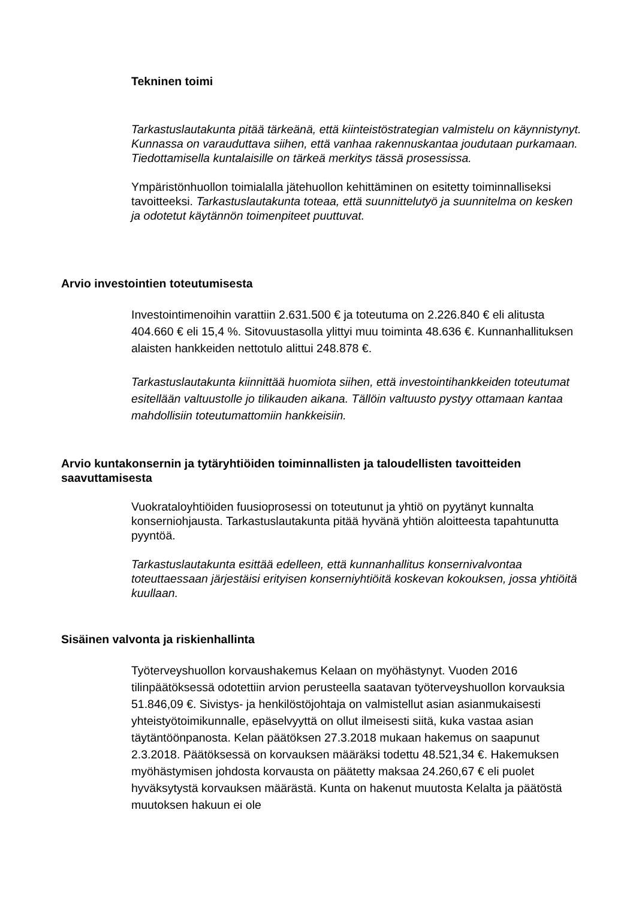Tekninen toimi
Tarkastuslautakunta pitää tärkeänä, että kiinteistöstrategian valmistelu on käynnistynyt. Kunnassa on varauduttava siihen, että vanhaa rakennuskantaa joudutaan purkamaan. Tiedottamisella kuntalaisille on tärkeä merkitys tässä prosessissa.
Ympäristönhuollon toimialalla jätehuollon kehittäminen on esitetty toiminnalliseksi tavoitteeksi. Tarkastuslautakunta toteaa, että suunnittelutyö ja suunnitelma on kesken ja odotetut käytännön toimenpiteet puuttuvat.
Arvio investointien toteutumisesta
Investointimenoihin varattiin 2.631.500 € ja toteutuma on 2.226.840 € eli alitusta 404.660 € eli 15,4 %. Sitovuustasolla ylittyi muu toiminta 48.636 €. Kunnanhallituksen alaisten hankkeiden nettotulo alittui 248.878 €.
Tarkastuslautakunta kiinnittää huomiota siihen, että investointihankkeiden toteutumat esitellään valtuustolle jo tilikauden aikana. Tällöin valtuusto pystyy ottamaan kantaa mahdollisiin toteutumattomiin hankkeisiin.
Arvio kuntakonsernin ja tytäryhtiöiden toiminnallisten ja taloudellisten tavoitteiden saavuttamisesta
Vuokrataloyhtiöiden fuusioprosessi on toteutunut ja yhtiö on pyytänyt kunnalta konserniohjausta. Tarkastuslautakunta pitää hyvänä yhtiön aloitteesta tapahtunutta pyyntöä.
Tarkastuslautakunta esittää edelleen, että kunnanhallitus konsernivalvontaa toteuttaessaan järjestäisi erityisen konserniyhtiöitä koskevan kokouksen, jossa yhtiöitä kuullaan.
Sisäinen valvonta ja riskienhallinta
Työterveyshuollon korvaushakemus Kelaan on myöhästynyt. Vuoden 2016 tilinpäätöksessä odotettiin arvion perusteella saatavan työterveyshuollon korvauksia 51.846,09 €. Sivistys- ja henkilöstöjohtaja on valmistellut asian asianmukaisesti yhteistyötoimikunnalle, epäselvyyttä on ollut ilmeisesti siitä, kuka vastaa asian täytäntöönpanosta. Kelan päätöksen 27.3.2018 mukaan hakemus on saapunut 2.3.2018. Päätöksessä on korvauksen määräksi todettu 48.521,34 €. Hakemuksen myöhästymisen johdosta korvausta on päätetty maksaa 24.260,67 € eli puolet hyväksytystä korvauksen määrästä. Kunta on hakenut muutosta Kelalta ja päätöstä muutoksen hakuun ei ole